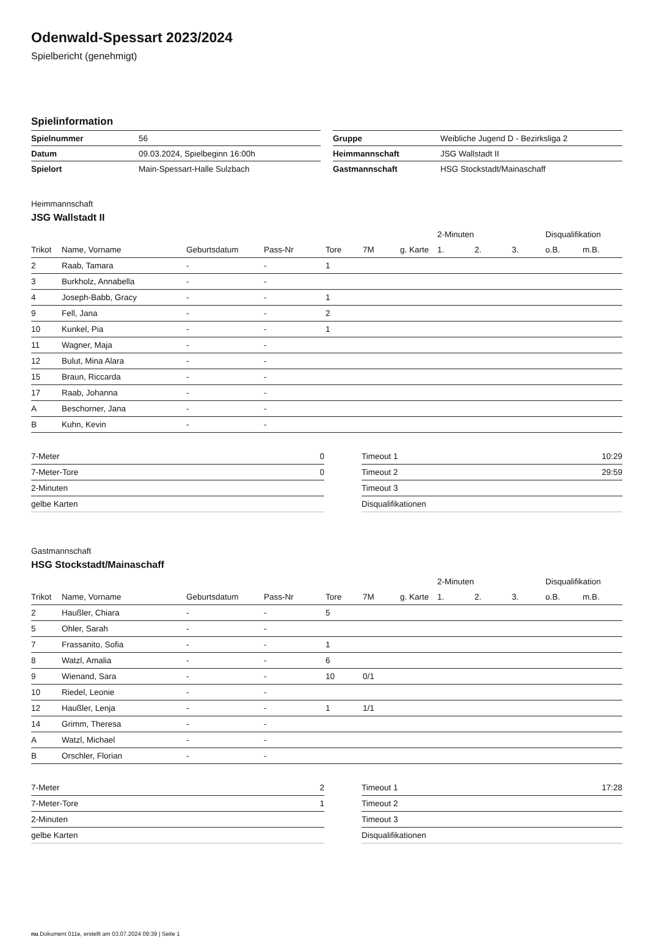Odenwald-Spessart 2023/2024
Spielbericht (genehmigt)
Spielinformation
| Spielnummer | 56 |
| Datum | 09.03.2024, Spielbeginn 16:00h |
| Spielort | Main-Spessart-Halle Sulzbach |
| Gruppe | Weibliche Jugend D - Bezirksliga 2 |
| Heimmannschaft | JSG Wallstadt II |
| Gastmannschaft | HSG Stockstadt/Mainaschaff |
Heimmannschaft
JSG Wallstadt II
| | | | | | | | 2-Minuten | | | Disqualifikation | |
| --- | --- | --- | --- | --- | --- | --- | --- | --- | --- | --- | --- |
| Trikot | Name, Vorname | Geburtsdatum | Pass-Nr | Tore | 7M | g. Karte | 1. | 2. | 3. | o.B. | m.B. |
| 2 | Raab, Tamara | - | - | 1 | | | | | | | |
| 3 | Burkholz, Annabella | - | - | | | | | | | | |
| 4 | Joseph-Babb, Gracy | - | - | 1 | | | | | | | |
| 9 | Fell, Jana | - | - | 2 | | | | | | | |
| 10 | Kunkel, Pia | - | - | 1 | | | | | | | |
| 11 | Wagner, Maja | - | - | | | | | | | | |
| 12 | Bulut, Mina Alara | - | - | | | | | | | | |
| 15 | Braun, Riccarda | - | - | | | | | | | | |
| 17 | Raab, Johanna | - | - | | | | | | | | |
| A | Beschorner, Jana | - | - | | | | | | | | |
| B | Kuhn, Kevin | - | - | | | | | | | | |
| 7-Meter | 0 |
| 7-Meter-Tore | 0 |
| 2-Minuten | |
| gelbe Karten | |
| Timeout 1 | 10:29 |
| Timeout 2 | 29:59 |
| Timeout 3 | |
| Disqualifikationen | |
Gastmannschaft
HSG Stockstadt/Mainaschaff
| | | | | | | | 2-Minuten | | | Disqualifikation | |
| --- | --- | --- | --- | --- | --- | --- | --- | --- | --- | --- | --- |
| Trikot | Name, Vorname | Geburtsdatum | Pass-Nr | Tore | 7M | g. Karte | 1. | 2. | 3. | o.B. | m.B. |
| 2 | Haußler, Chiara | - | - | 5 | | | | | | | |
| 5 | Ohler, Sarah | - | - | | | | | | | | |
| 7 | Frassanito, Sofia | - | - | 1 | | | | | | | |
| 8 | Watzl, Amalia | - | - | 6 | | | | | | | |
| 9 | Wienand, Sara | - | - | 10 | 0/1 | | | | | | |
| 10 | Riedel, Leonie | - | - | | | | | | | | |
| 12 | Haußler, Lenja | - | - | 1 | 1/1 | | | | | | |
| 14 | Grimm, Theresa | - | - | | | | | | | | |
| A | Watzl, Michael | - | - | | | | | | | | |
| B | Orschler, Florian | - | - | | | | | | | | |
| 7-Meter | 2 |
| 7-Meter-Tore | 1 |
| 2-Minuten | |
| gelbe Karten | |
| Timeout 1 | 17:28 |
| Timeout 2 | |
| Timeout 3 | |
| Disqualifikationen | |
nu.Dokument 011e, erstellt am 03.07.2024 09:39 | Seite 1